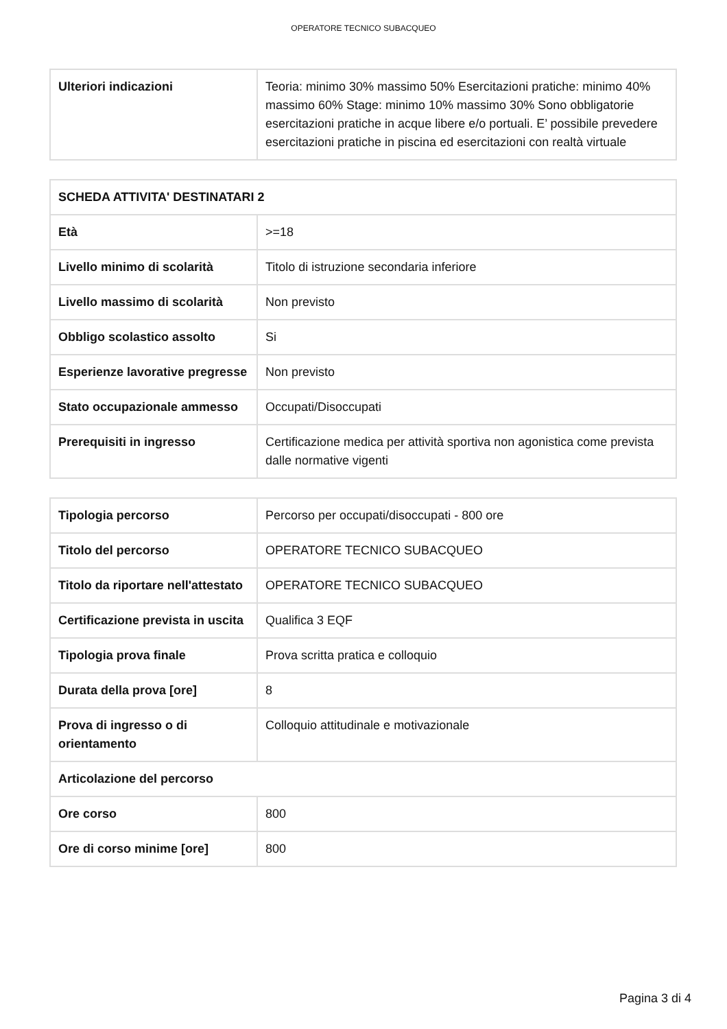OPERATORE TECNICO SUBACQUEO
| Ulteriori indicazioni | Teoria: minimo 30% massimo 50% Esercitazioni pratiche: minimo 40% massimo 60% Stage: minimo 10% massimo 30% Sono obbligatorie esercitazioni pratiche in acque libere e/o portuali. E’ possibile prevedere esercitazioni pratiche in piscina ed esercitazioni con realtà virtuale |
| SCHEDA ATTIVITA' DESTINATARI 2 | |
| Età | >=18 |
| Livello minimo di scolarità | Titolo di istruzione secondaria inferiore |
| Livello massimo di scolarità | Non previsto |
| Obbligo scolastico assolto | Si |
| Esperienze lavorative pregresse | Non previsto |
| Stato occupazionale ammesso | Occupati/Disoccupati |
| Prerequisiti in ingresso | Certificazione medica per attività sportiva non agonistica come prevista dalle normative vigenti |
| Tipologia percorso | Percorso per occupati/disoccupati - 800 ore |
| Titolo del percorso | OPERATORE TECNICO SUBACQUEO |
| Titolo da riportare nell'attestato | OPERATORE TECNICO SUBACQUEO |
| Certificazione prevista in uscita | Qualifica 3 EQF |
| Tipologia prova finale | Prova scritta pratica e colloquio |
| Durata della prova [ore] | 8 |
| Prova di ingresso o di orientamento | Colloquio attitudinale e motivazionale |
| Articolazione del percorso | |
| Ore corso | 800 |
| Ore di corso minime [ore] | 800 |
Pagina 3 di 4